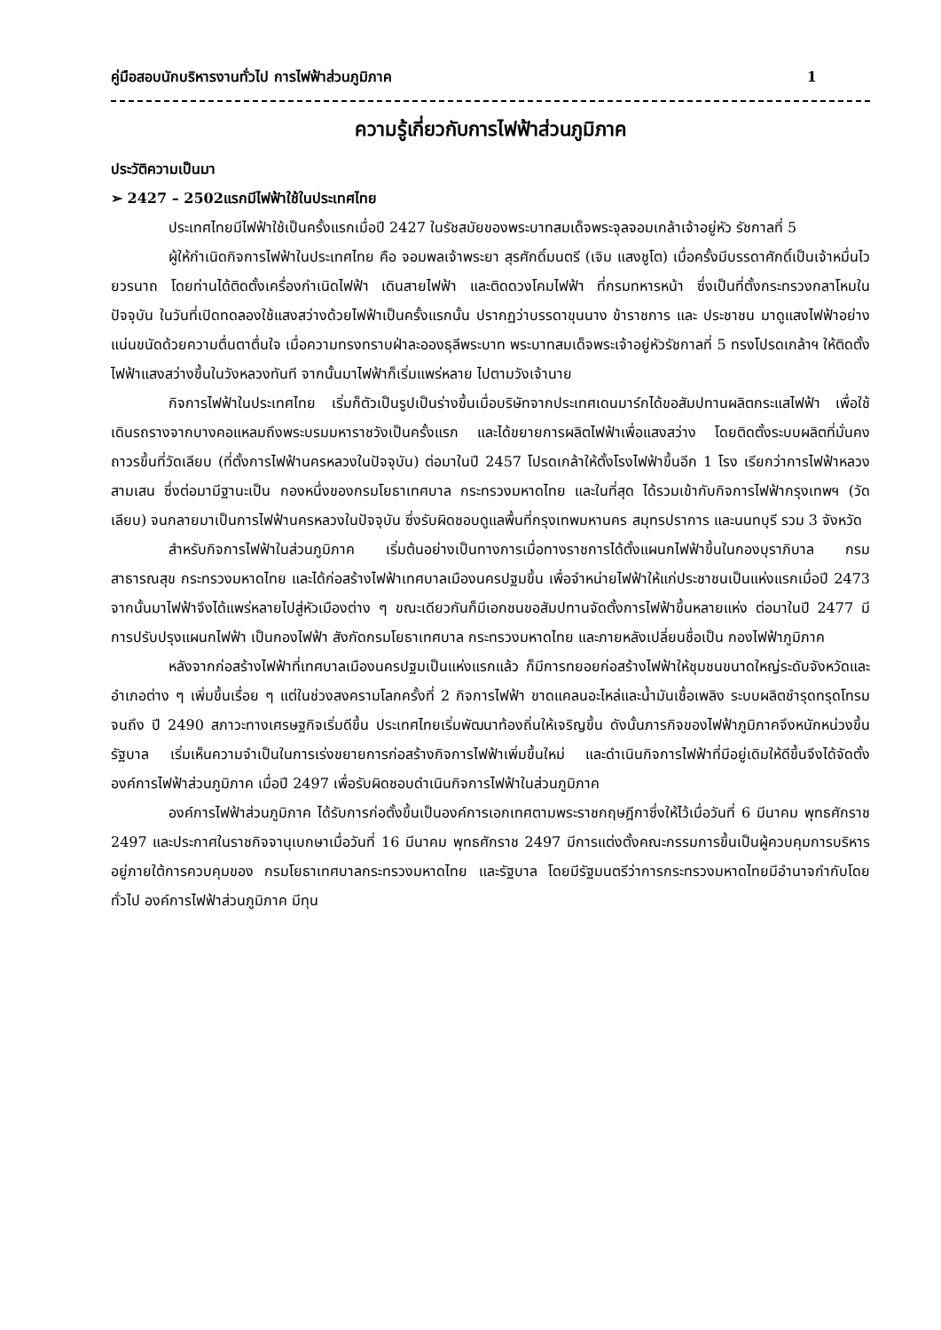คู่มือสอบนักบริหารงานทั่วไป การไฟฟ้าส่วนภูมิภาค 1
ความรู้เกี่ยวกับการไฟฟ้าส่วนภูมิภาค
ประวัติความเป็นมา
➢ 2427 – 2502แรกมีไฟฟ้าใช้ในประเทศไทย
ประเทศไทยมีไฟฟ้าใช้เป็นครั้งแรกเมื่อปี 2427 ในรัชสมัยของพระบาทสมเด็จพระจุลจอมเกล้าเจ้าอยู่หัว รัชกาลที่ 5
ผู้ให้กำเนิดกิจการไฟฟ้าในประเทศไทย คือ จอมพลเจ้าพระยา สุรศักดิ์มนตรี (เจิม แสงชูโต) เมื่อครั้งมีบรรดาศักดิ์เป็นเจ้าหมื่นไวยวรนาถ โดยท่านได้ติดตั้งเครื่องกำเนิดไฟฟ้า เดินสายไฟฟ้า และติดดวงโคมไฟฟ้า ที่กรมทหารหน้า ซึ่งเป็นที่ตั้งกระทรวงกลาโหมในปัจจุบัน ในวันที่เปิดทดลองใช้แสงสว่างด้วยไฟฟ้าเป็นครั้งแรกนั้น ปรากฏว่าบรรดาขุนนาง ข้าราชการ และ ประชาชน มาดูแสงไฟฟ้าอย่างแน่นขนัดด้วยความตื่นตาตื่นใจ เมื่อความทรงทราบฝ่าละอองธุลีพระบาท พระบาทสมเด็จพระเจ้าอยู่หัวรัชกาลที่ 5 ทรงโปรดเกล้าฯ ให้ติดตั้งไฟฟ้าแสงสว่างขึ้นในวังหลวงทันที จากนั้นมาไฟฟ้าก็เริ่มแพร่หลาย ไปตามวังเจ้านาย
กิจการไฟฟ้าในประเทศไทย เริ่มก็ตัวเป็นรูปเป็นร่างขึ้นเมื่อบริษัทจากประเทศเดนมาร์กได้ขอสัมปทานผลิตกระแสไฟฟ้า เพื่อใช้เดินรถรางจากบางคอแหลมถึงพระบรมมหาราชวังเป็นครั้งแรก และได้ขยายการผลิตไฟฟ้าเพื่อแสงสว่าง โดยติดตั้งระบบผลิตที่มั่นคงถาวรขึ้นที่วัดเลียบ (ที่ตั้งการไฟฟ้านครหลวงในปัจจุบัน) ต่อมาในปี 2457 โปรดเกล้าให้ตั้งโรงไฟฟ้าขึ้นอีก 1 โรง เรียกว่าการไฟฟ้าหลวง สามเสน ซึ่งต่อมามีฐานะเป็น กองหนึ่งของกรมโยธาเทศบาล กระทรวงมหาดไทย และในที่สุด ได้รวมเข้ากับกิจการไฟฟ้ากรุงเทพฯ (วัดเลียบ) จนกลายมาเป็นการไฟฟ้านครหลวงในปัจจุบัน ซึ่งรับผิดชอบดูแลพื้นที่กรุงเทพมหานคร สมุทรปราการ และนนทบุรี รวม 3 จังหวัด
สำหรับกิจการไฟฟ้าในส่วนภูมิภาค เริ่มต้นอย่างเป็นทางการเมื่อทางราชการได้ตั้งแผนกไฟฟ้าขึ้นในกองบุราภิบาล กรมสาธารณสุข กระทรวงมหาดไทย และได้ก่อสร้างไฟฟ้าเทศบาลเมืองนครปฐมขึ้น เพื่อจำหน่ายไฟฟ้าให้แก่ประชาชนเป็นแห่งแรกเมื่อปี 2473 จากนั้นมาไฟฟ้าจึงได้แพร่หลายไปสู่หัวเมืองต่าง ๆ ขณะเดียวกันก็มีเอกชนขอสัมปทานจัดตั้งการไฟฟ้าขึ้นหลายแห่ง ต่อมาในปี 2477 มีการปรับปรุงแผนกไฟฟ้า เป็นกองไฟฟ้า สังกัดกรมโยธาเทศบาล กระทรวงมหาดไทย และภายหลังเปลี่ยนชื่อเป็น กองไฟฟ้าภูมิภาค
หลังจากก่อสร้างไฟฟ้าที่เทศบาลเมืองนครปฐมเป็นแห่งแรกแล้ว ก็มีการทยอยก่อสร้างไฟฟ้าให้ชุมชนขนาดใหญ่ระดับจังหวัดและอำเภอต่าง ๆ เพิ่มขึ้นเรื่อย ๆ แต่ในช่วงสงครามโลกครั้งที่ 2 กิจการไฟฟ้า ขาดแคลนอะไหล่และน้ำมันเชื้อเพลิง ระบบผลิตชำรุดทรุดโทรม จนถึง ปี 2490 สภาวะทางเศรษฐกิจเริ่มดีขึ้น ประเทศไทยเริ่มพัฒนาท้องถิ่นให้เจริญขึ้น ดังนั้นภารกิจของไฟฟ้าภูมิภาคจึงหนักหน่วงขึ้น รัฐบาล เริ่มเห็นความจำเป็นในการเร่งขยายการก่อสร้างกิจการไฟฟ้าเพิ่มขึ้นใหม่ และดำเนินกิจการไฟฟ้าที่มีอยู่เดิมให้ดีขึ้นจึงได้จัดตั้ง องค์การไฟฟ้าส่วนภูมิภาค เมื่อปี 2497 เพื่อรับผิดชอบดำเนินกิจการไฟฟ้าในส่วนภูมิภาค
องค์การไฟฟ้าส่วนภูมิภาค ได้รับการก่อตั้งขึ้นเป็นองค์การเอกเทศตามพระราชกฤษฎีกาซึ่งให้ไว้เมื่อวันที่ 6 มีนาคม พุทธศักราช 2497 และประกาศในราชกิจจานุเบกษาเมื่อวันที่ 16 มีนาคม พุทธศักราช 2497 มีการแต่งตั้งคณะกรรมการขึ้นเป็นผู้ควบคุมการบริหาร อยู่ภายใต้การควบคุมของ กรมโยธาเทศบาลกระทรวงมหาดไทย และรัฐบาล โดยมีรัฐมนตรีว่าการกระทรวงมหาดไทยมีอำนาจกำกับโดยทั่วไป องค์การไฟฟ้าส่วนภูมิภาค มีทุน